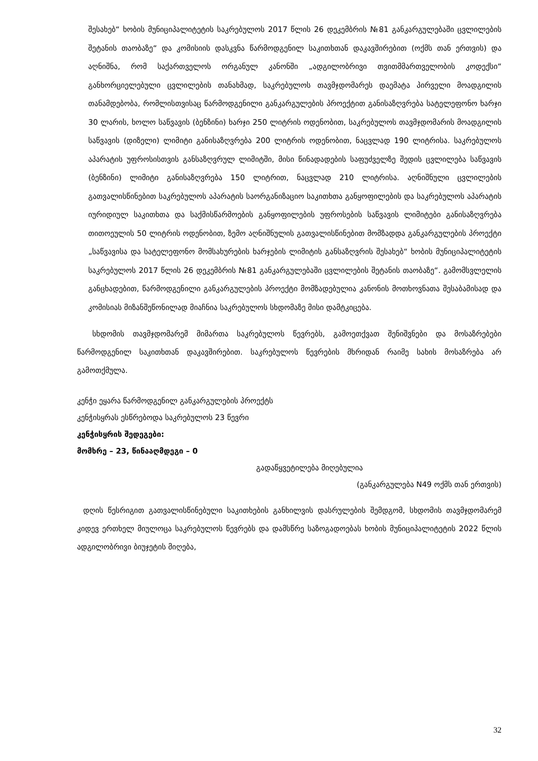შესახებ“ ხობის მუნიციპალიტეტის საკრებულოს 2017 წლის 26 დეკემბრის №81 განკარგულებაში ცვლილების შეტანის თაობაზე“ და კომისიის დასკვნა წარმოდგენილ საკითხთან დაკავშირებით (ოქმს თან ერთვის) და აღნიშნა, რომ საქართველოს ორგანულ კანონში „ადგილობრივი თვითმმართველობის კოდექსი“ განხორციელებული ცვლილების თანახმად, საკრებულოს თავმჯდომარეს დაემატა პირველი მოადგილის თანამდებობა, რომლისთვისაც წარმოდგენილი განკარგულების პროექტით განისაზღვრება სატელეფონო ხარჯი 30 ლარის, ხოლო საწვავის (ბენზინი) ხარჯი 250 ლიტრის ოდენობით, საკრებულოს თავმჯდომარის მოადგილის საწვავის (დიზელი) ლიმიტი განისაზღვრება 200 ლიტრის ოდენობით, ნაცვლად 190 ლიტრისა. საკრებულოს აპარატის უფროსისთვის განსაზღვრულ ლიმიტში, მისი წინადადების საფუძველზე შედის ცვლილება საწვავის (ბენზინი) ლიმიტი განისაზღვრება 150 ლიტრით, ნაცვლად 210 ლიტრისა. აღნიშნული ცვლილების გათვალისწინებით საკრებულოს აპარატის საორგანიზაციო საკითხთა განყოფილების და საკრებულოს აპარატის იურიდიულ საკითხთა და საქმისწარმოების განყოფილების უფროსების საწვავის ლიმიტები განისაზღვრება თითოეულის 50 ლიტრის ოდენობით, ზემო აღნიშნულის გათვალისწინებით მომზადდა განკარგულების პროექტი „საწვავისა და სატელეფონო მომსახურების ხარჯების ლიმიტის განსაზღვრის შესახებ“ ხობის მუნიციპალიტეტის საკრებულოს 2017 წლის 26 დეკემბრის №81 განკარგულებაში ცვლილების შეტანის თაობაზე“. გამომსვლელის განცხადებით, წარმოდგენილი განკარგულების პროექტი მომზადებულია კანონის მოთხოვნათა შესაბამისად და კომისიას მიზანშეწონილად მიაჩნია საკრებულოს სხდომაზე მისი დამტკიცება.
სხდომის თავმჯდომარემ მიმართა საკრებულოს წევრებს, გამოეთქვათ შენიშვნები და მოსაზრებები წარმოდგენილ საკითხთან დაკავშირებით. საკრებულოს წევრების მხრიდან რაიმე სახის მოსაზრება არ გამოთქმულა.
კენჭი ეყარა წარმოდგენილ განკარგულების პროექტს
კენჭისყრას ესწრებოდა საკრებულოს 23 წევრი
კენჭისყრის შედეგები:
მომხრე – 23, წინააღმდეგი – 0
გადაწყვეტილება მიღებულია
(განკარგულება N49 ოქმს თან ერთვის)
დღის წესრიგით გათვალისწინებული საკითხების განხილვის დასრულების შემდგომ, სხდომის თავმჯდომარემ კიდევ ერთხელ მიულოცა საკრებულოს წევრებს და დამსწრე საზოგადოებას ხობის მუნიციპალიტეტის 2022 წლის ადგილობრივი ბიუჯეტის მიღება,
32